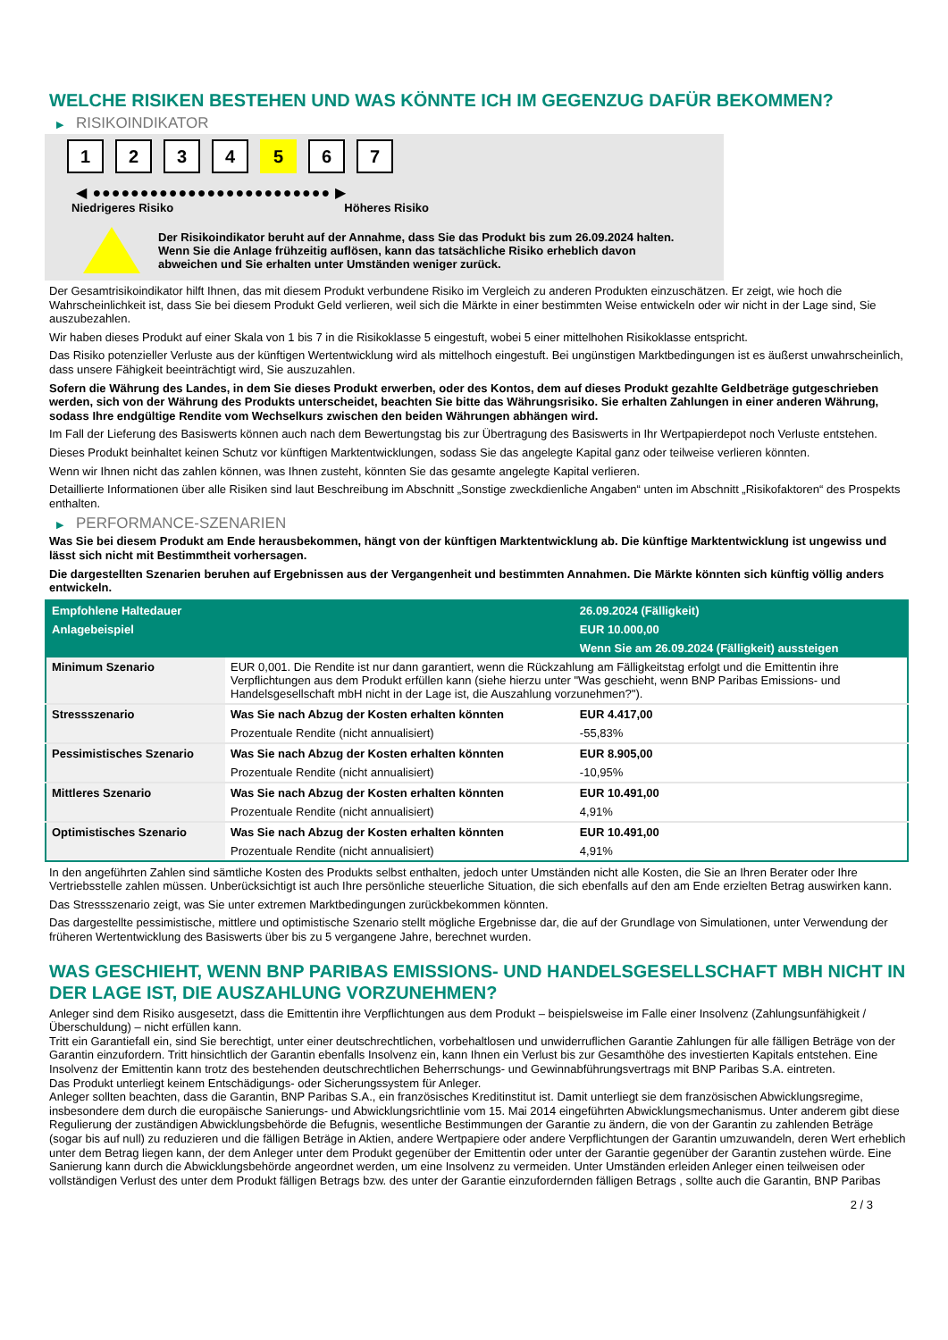WELCHE RISIKEN BESTEHEN UND WAS KÖNNTE ICH IM GEGENZUG DAFÜR BEKOMMEN?
▶ RISIKOINDIKATOR
1 2 3 4 5 6 7
◀ ●●●●●●●●●●●●●●●●●●●●●●●●● ▶
Niedrigeres Risiko Höheres Risiko
Der Risikoindikator beruht auf der Annahme, dass Sie das Produkt bis zum 26.09.2024 halten.
Wenn Sie die Anlage frühzeitig auflösen, kann das tatsächliche Risiko erheblich davon abweichen und Sie erhalten unter Umständen weniger zurück.
Der Gesamtrisikoindikator hilft Ihnen, das mit diesem Produkt verbundene Risiko im Vergleich zu anderen Produkten einzuschätzen. Er zeigt, wie hoch die Wahrscheinlichkeit ist, dass Sie bei diesem Produkt Geld verlieren, weil sich die Märkte in einer bestimmten Weise entwickeln oder wir nicht in der Lage sind, Sie auszubezahlen.
Wir haben dieses Produkt auf einer Skala von 1 bis 7 in die Risikoklasse 5 eingestuft, wobei 5 einer mittelhohen Risikoklasse entspricht.
Das Risiko potenzieller Verluste aus der künftigen Wertentwicklung wird als mittelhoch eingestuft. Bei ungünstigen Marktbedingungen ist es äußerst unwahrscheinlich, dass unsere Fähigkeit beeinträchtigt wird, Sie auszuzahlen.
Sofern die Währung des Landes, in dem Sie dieses Produkt erwerben, oder des Kontos, dem auf dieses Produkt gezahlte Geldbeträge gutgeschrieben werden, sich von der Währung des Produkts unterscheidet, beachten Sie bitte das Währungsrisiko. Sie erhalten Zahlungen in einer anderen Währung, sodass Ihre endgültige Rendite vom Wechselkurs zwischen den beiden Währungen abhängen wird.
Im Fall der Lieferung des Basiswerts können auch nach dem Bewertungstag bis zur Übertragung des Basiswerts in Ihr Wertpapierdepot noch Verluste entstehen.
Dieses Produkt beinhaltet keinen Schutz vor künftigen Marktentwicklungen, sodass Sie das angelegte Kapital ganz oder teilweise verlieren könnten.
Wenn wir Ihnen nicht das zahlen können, was Ihnen zusteht, könnten Sie das gesamte angelegte Kapital verlieren.
Detaillierte Informationen über alle Risiken sind laut Beschreibung im Abschnitt „Sonstige zweckdienliche Angaben“ unten im Abschnitt „Risikofaktoren“ des Prospekts enthalten.
▶ PERFORMANCE-SZENARIEN
Was Sie bei diesem Produkt am Ende herausbekommen, hängt von der künftigen Marktentwicklung ab. Die künftige Marktentwicklung ist ungewiss und lässt sich nicht mit Bestimmtheit vorhersagen.
Die dargestellten Szenarien beruhen auf Ergebnissen aus der Vergangenheit und bestimmten Annahmen. Die Märkte könnten sich künftig völlig anders entwickeln.
| Empfohlene Haltedauer | | 26.09.2024 (Fälligkeit) |
| Anlagebeispiel | | EUR 10.000,00 |
| | | Wenn Sie am 26.09.2024 (Fälligkeit) aussteigen |
| Minimum Szenario | EUR 0,001. Die Rendite ist nur dann garantiert, wenn die Rückzahlung am Fälligkeitstag erfolgt und die Emittentin ihre Verpflichtungen aus dem Produkt erfüllen kann (siehe hierzu unter "Was geschieht, wenn BNP Paribas Emissions- und Handelsgesellschaft mbH nicht in der Lage ist, die Auszahlung vorzunehmen?"). | |
| Stressszenario | Was Sie nach Abzug der Kosten erhalten könnten | EUR 4.417,00 |
| | Prozentuale Rendite (nicht annualisiert) | -55,83% |
| Pessimistisches Szenario | Was Sie nach Abzug der Kosten erhalten könnten | EUR 8.905,00 |
| | Prozentuale Rendite (nicht annualisiert) | -10,95% |
| Mittleres Szenario | Was Sie nach Abzug der Kosten erhalten könnten | EUR 10.491,00 |
| | Prozentuale Rendite (nicht annualisiert) | 4,91% |
| Optimistisches Szenario | Was Sie nach Abzug der Kosten erhalten könnten | EUR 10.491,00 |
| | Prozentuale Rendite (nicht annualisiert) | 4,91% |
In den angeführten Zahlen sind sämtliche Kosten des Produkts selbst enthalten, jedoch unter Umständen nicht alle Kosten, die Sie an Ihren Berater oder Ihre Vertriebsstelle zahlen müssen. Unberücksichtigt ist auch Ihre persönliche steuerliche Situation, die sich ebenfalls auf den am Ende erzielten Betrag auswirken kann.
Das Stressszenario zeigt, was Sie unter extremen Marktbedingungen zurückbekommen könnten.
Das dargestellte pessimistische, mittlere und optimistische Szenario stellt mögliche Ergebnisse dar, die auf der Grundlage von Simulationen, unter Verwendung der früheren Wertentwicklung des Basiswerts über bis zu 5 vergangene Jahre, berechnet wurden.
WAS GESCHIEHT, WENN BNP PARIBAS EMISSIONS- UND HANDELSGESELLSCHAFT MBH NICHT IN DER LAGE IST, DIE AUSZAHLUNG VORZUNEHMEN?
Anleger sind dem Risiko ausgesetzt, dass die Emittentin ihre Verpflichtungen aus dem Produkt – beispielsweise im Falle einer Insolvenz (Zahlungsunfähigkeit / Überschuldung) – nicht erfüllen kann.
Tritt ein Garantiefall ein, sind Sie berechtigt, unter einer deutschrechtlichen, vorbehaltlosen und unwiderruflichen Garantie Zahlungen für alle fälligen Beträge von der Garantin einzufordern. Tritt hinsichtlich der Garantin ebenfalls Insolvenz ein, kann Ihnen ein Verlust bis zur Gesamthöhe des investierten Kapitals entstehen. Eine Insolvenz der Emittentin kann trotz des bestehenden deutschrechtlichen Beherrschungs- und Gewinnabführungsvertrags mit BNP Paribas S.A. eintreten.
Das Produkt unterliegt keinem Entschädigungs- oder Sicherungssystem für Anleger.
Anleger sollten beachten, dass die Garantin, BNP Paribas S.A., ein französisches Kreditinstitut ist. Damit unterliegt sie dem französischen Abwicklungsregime, insbesondere dem durch die europäische Sanierungs- und Abwicklungsrichtlinie vom 15. Mai 2014 eingeführten Abwicklungsmechanismus. Unter anderem gibt diese Regulierung der zuständigen Abwicklungsbehörde die Befugnis, wesentliche Bestimmungen der Garantie zu ändern, die von der Garantin zu zahlenden Beträge (sogar bis auf null) zu reduzieren und die fälligen Beträge in Aktien, andere Wertpapiere oder andere Verpflichtungen der Garantin umzuwandeln, deren Wert erheblich unter dem Betrag liegen kann, der dem Anleger unter dem Produkt gegenüber der Emittentin oder unter der Garantie gegenüber der Garantin zustehen würde. Eine Sanierung kann durch die Abwicklungsbehörde angeordnet werden, um eine Insolvenz zu vermeiden. Unter Umständen erleiden Anleger einen teilweisen oder vollständigen Verlust des unter dem Produkt fälligen Betrags bzw. des unter der Garantie einzufordernden fälligen Betrags , sollte auch die Garantin, BNP Paribas
2 / 3